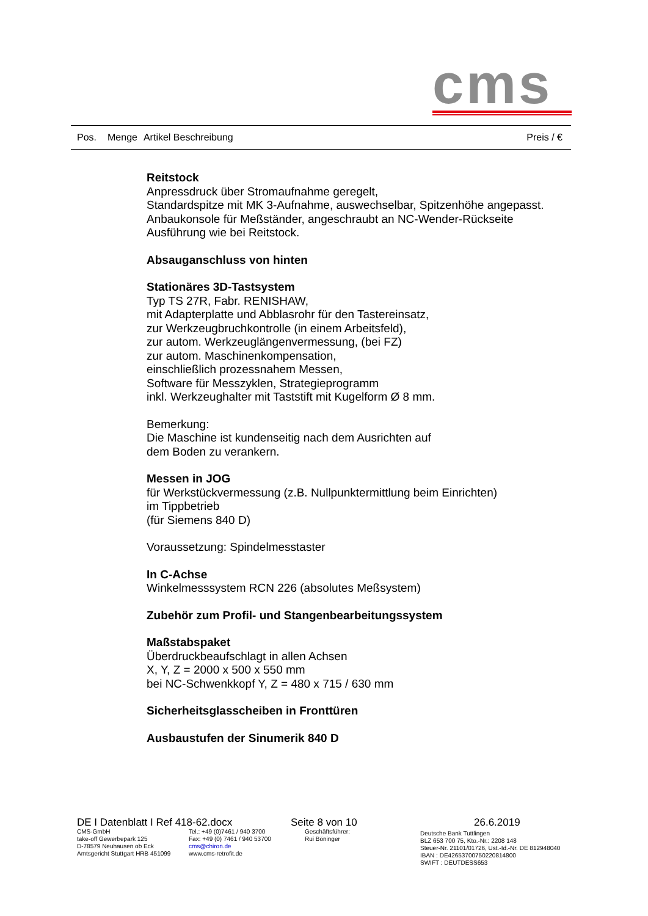cms
Pos. Menge Artikel Beschreibung Preis / €
Reitstock
Anpressdruck über Stromaufnahme geregelt,
Standardspitze mit MK 3-Aufnahme, auswechselbar, Spitzenhöhe angepasst.
Anbaukonsole für Meßständer, angeschraubt an NC-Wender-Rückseite
Ausführung wie bei Reitstock.
Absauganschluss von hinten
Stationäres 3D-Tastsystem
Typ TS 27R, Fabr. RENISHAW,
mit Adapterplatte und Abblasrohr für den Tastereinsatz,
zur Werkzeugbruchkontrolle (in einem Arbeitsfeld),
zur autom. Werkzeuglängenvermessung, (bei FZ)
zur autom. Maschinenkompensation,
einschließlich prozessnahem Messen,
Software für Messzyklen, Strategieprogramm
inkl. Werkzeughalter mit Taststift mit Kugelform Ø 8 mm.
Bemerkung:
Die Maschine ist kundenseitig nach dem Ausrichten auf
dem Boden zu verankern.
Messen in JOG
für Werkstückvermessung (z.B. Nullpunktermittlung beim Einrichten)
im Tippbetrieb
(für Siemens 840 D)
Voraussetzung: Spindelmesstaster
In C-Achse
Winkelmesssystem RCN 226 (absolutes Meßsystem)
Zubehör zum Profil- und Stangenbearbeitungssystem
Maßstabspaket
Überdruckbeaufschlagt in allen Achsen
X, Y, Z = 2000 x 500 x 550 mm
bei NC-Schwenkkopf Y, Z = 480 x 715 / 630 mm
Sicherheitsglasscheiben in Fronttüren
Ausbaustufen der Sinumerik 840 D
DE I Datenblatt I Ref 418-62.docx Seite 8 von 10 26.6.2019
CMS-GmbH
take-off Gewerbepark 125
D-78579 Neuhausen ob Eck
Amtsgericht Stuttgart HRB 451099
Tel.: +49 (0)7461 / 940 3700
Fax: +49 (0) 7461 / 940 53700
cms@chiron.de
www.cms-retrofit.de
Geschäftsführer:
Rui Böninger
Deutsche Bank Tuttlingen
BLZ 653 700 75, Kto.-Nr.: 2208 148
Steuer-Nr. 21101/01726, Ust.-Id.-Nr. DE 812948040
IBAN : DE42653700750220814800
SWIFT : DEUTDESS653